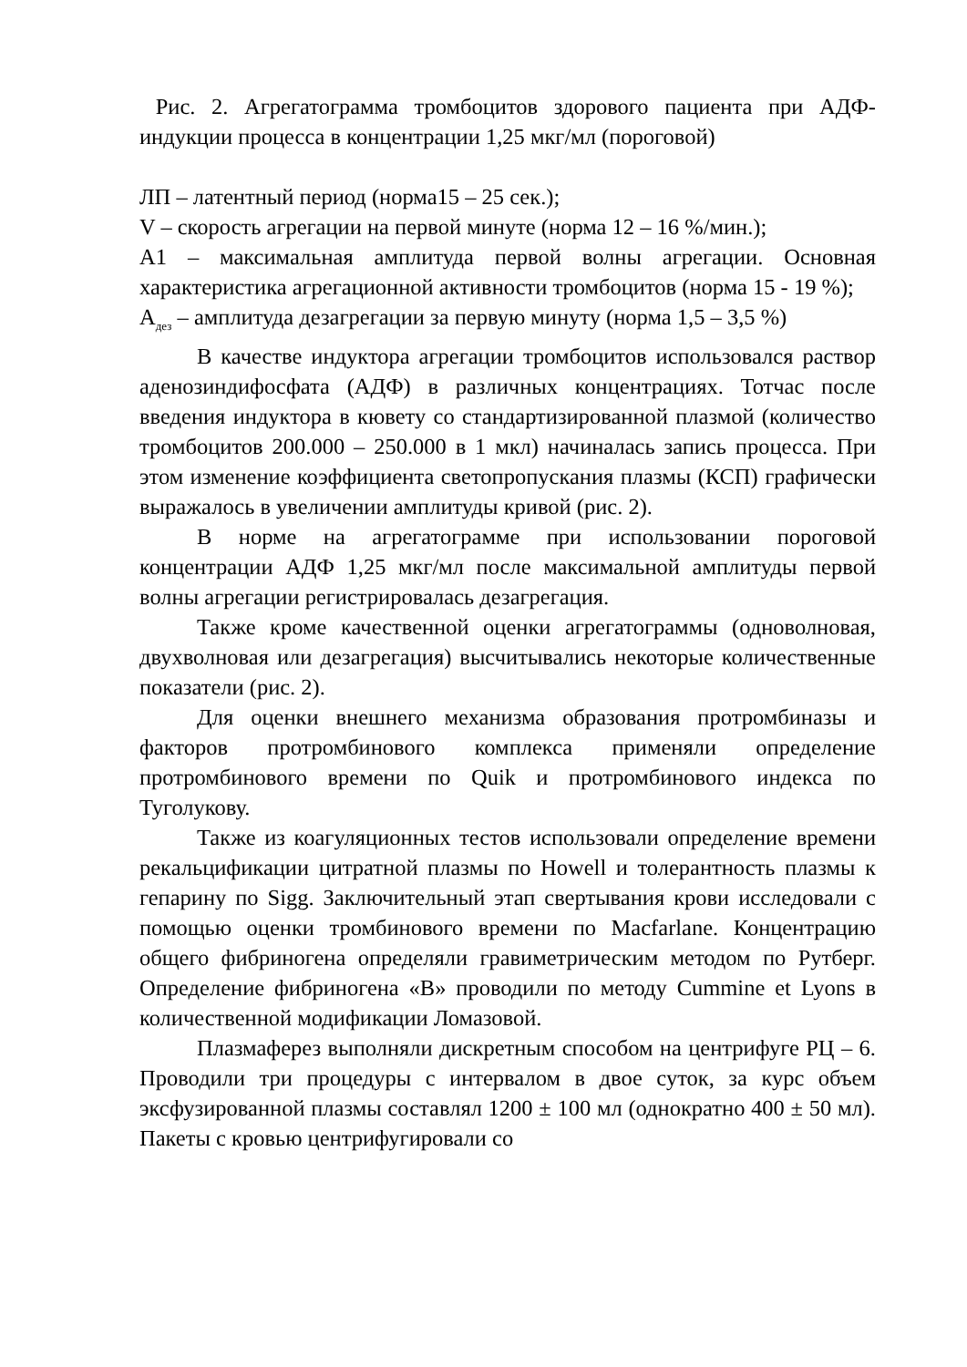Рис. 2. Агрегатограмма тромбоцитов здорового пациента при АДФ-индукции процесса в концентрации 1,25 мкг/мл (пороговой)
ЛП – латентный период (норма15 – 25 сек.);
V – скорость агрегации на первой минуте (норма 12 – 16 %/мин.);
А1 – максимальная амплитуда первой волны агрегации. Основная характеристика агрегационной активности тромбоцитов (норма 15 - 19 %);
А<sub>дез</sub> – амплитуда дезагрегации за первую минуту (норма 1,5 – 3,5 %)
В качестве индуктора агрегации тромбоцитов использовался раствор аденозиндифосфата (АДФ) в различных концентрациях. Тотчас после введения индуктора в кювету со стандартизированной плазмой (количество тромбоцитов 200.000 – 250.000 в 1 мкл) начиналась запись процесса. При этом изменение коэффициента светопропускания плазмы (КСП) графически выражалось в увеличении амплитуды кривой (рис. 2).
В норме на агрегатограмме при использовании пороговой концентрации АДФ 1,25 мкг/мл после максимальной амплитуды первой волны агрегации регистрировалась дезагрегация.
Также кроме качественной оценки агрегатограммы (одноволновая, двухволновая или дезагрегация) высчитывались некоторые количественные показатели (рис. 2).
Для оценки внешнего механизма образования протромбиназы и факторов протромбинового комплекса применяли определение протромбинового времени по Quik и протромбинового индекса по Туголукову.
Также из коагуляционных тестов использовали определение времени рекальцификации цитратной плазмы по Howell и толерантность плазмы к гепарину по Sigg. Заключительный этап свертывания крови исследовали с помощью оценки тромбинового времени по Macfarlane. Концентрацию общего фибриногена определяли гравиметрическим методом по Рутберг. Определение фибриногена «В» проводили по методу Cummine et Lyons в количественной модификации Ломазовой.
Плазмаферез выполняли дискретным способом на центрифуге РЦ – 6. Проводили три процедуры с интервалом в двое суток, за курс объем эксфузированной плазмы составлял 1200 ± 100 мл (однократно 400 ± 50 мл). Пакеты с кровью центрифугировали со